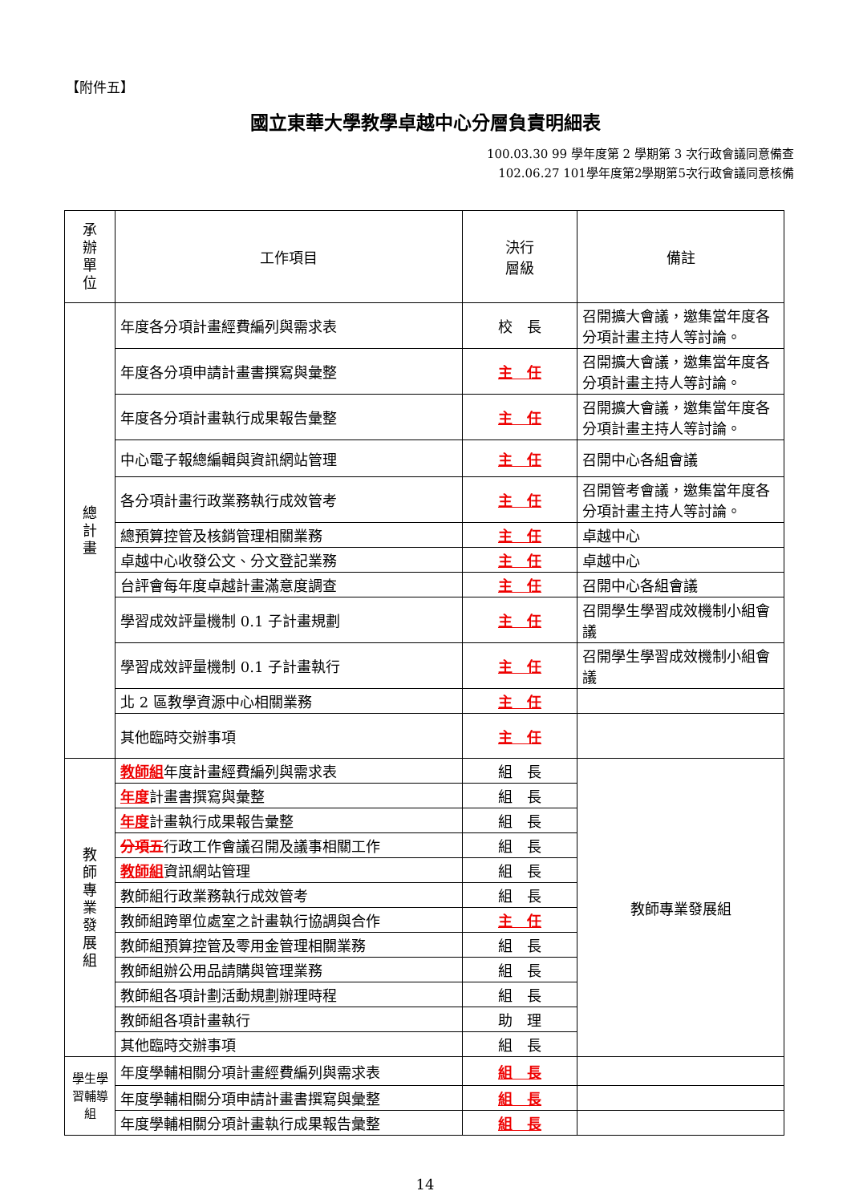【附件五】
國立東華大學教學卓越中心分層負責明細表
100.03.30 99 學年度第 2 學期第 3 次行政會議同意備查
102.06.27 101學年度第2學期第5次行政會議同意核備
| 承 辦 單 位 | 工作項目 | 決行 層級 | 備註 |
| --- | --- | --- | --- |
| 總 計 畫 | 年度各分項計畫經費編列與需求表 | 校 長 | 召開擴大會議，邀集當年度各分項計畫主持人等討論。 |
| | 年度各分項申請計畫書撰寫與彙整 | 主 任 | 召開擴大會議，邀集當年度各分項計畫主持人等討論。 |
| | 年度各分項計畫執行成果報告彙整 | 主 任 | 召開擴大會議，邀集當年度各分項計畫主持人等討論。 |
| | 中心電子報總編輯與資訊網站管理 | 主 任 | 召開中心各組會議 |
| | 各分項計畫行政業務執行成效管考 | 主 任 | 召開管考會議，邀集當年度各分項計畫主持人等討論。 |
| | 總預算控管及核銷管理相關業務 | 主 任 | 卓越中心 |
| | 卓越中心收發公文、分文登記業務 | 主 任 | 卓越中心 |
| | 台評會每年度卓越計畫滿意度調查 | 主 任 | 召開中心各組會議 |
| | 學習成效評量機制 0.1 子計畫規劃 | 主 任 | 召開學生學習成效機制小組會議 |
| | 學習成效評量機制 0.1 子計畫執行 | 主 任 | 召開學生學習成效機制小組會議 |
| | 北 2 區教學資源中心相關業務 | 主 任 | |
| | 其他臨時交辦事項 | 主 任 | |
| 教 師 專 業 發 展 組 | 教師組 年度計畫經費編列與需求表 | 組 長 | 教師專業發展組 |
| | 年度 計畫書撰寫與彙整 | 組 長 | |
| | 年度 計畫執行成果報告彙整 | 組 長 | |
| | 分項五 行政工作會議召開及議事相關工作 | 組 長 | |
| | 教師組 資訊網站管理 | 組 長 | |
| | 教師組行政業務執行成效管考 | 組 長 | |
| | 教師組跨單位處室之計畫執行協調與合作 | 主 任 | |
| | 教師組預算控管及零用金管理相關業務 | 組 長 | |
| | 教師組辦公用品請購與管理業務 | 組 長 | |
| | 教師組各項計劃活動規劃辦理時程 | 組 長 | |
| | 教師組各項計畫執行 | 助 理 | |
| | 其他臨時交辦事項 | 組 長 | |
| 學生學習輔導組 | 年度學輔相關分項計畫經費編列與需求表 | 組 長 | |
| | 年度學輔相關分項申請計畫書撰寫與彙整 | 組 長 | |
| | 年度學輔相關分項計畫執行成果報告彙整 | 組 長 | |
14